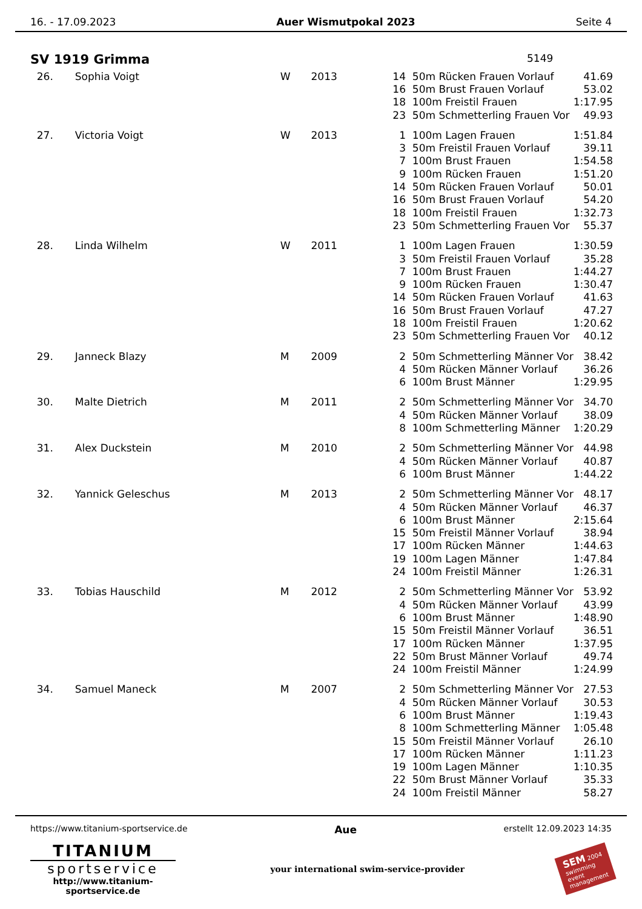16. - 17.09.2023 Auer Wismutpokal 2023 Seite 4
SV 1919 Grimma 5149
| 26. | Sophia Voigt | W | 2013 | 14 | 50m Rücken Frauen Vorlauf | 41.69 |
| | | | | 16 | 50m Brust Frauen Vorlauf | 53.02 |
| | | | | 18 | 100m Freistil Frauen | 1:17.95 |
| | | | | 23 | 50m Schmetterling Frauen Vor | 49.93 |
| 27. | Victoria Voigt | W | 2013 | 1 | 100m Lagen Frauen | 1:51.84 |
| | | | | 3 | 50m Freistil Frauen Vorlauf | 39.11 |
| | | | | 7 | 100m Brust Frauen | 1:54.58 |
| | | | | 9 | 100m Rücken Frauen | 1:51.20 |
| | | | | 14 | 50m Rücken Frauen Vorlauf | 50.01 |
| | | | | 16 | 50m Brust Frauen Vorlauf | 54.20 |
| | | | | 18 | 100m Freistil Frauen | 1:32.73 |
| | | | | 23 | 50m Schmetterling Frauen Vor | 55.37 |
| 28. | Linda Wilhelm | W | 2011 | 1 | 100m Lagen Frauen | 1:30.59 |
| | | | | 3 | 50m Freistil Frauen Vorlauf | 35.28 |
| | | | | 7 | 100m Brust Frauen | 1:44.27 |
| | | | | 9 | 100m Rücken Frauen | 1:30.47 |
| | | | | 14 | 50m Rücken Frauen Vorlauf | 41.63 |
| | | | | 16 | 50m Brust Frauen Vorlauf | 47.27 |
| | | | | 18 | 100m Freistil Frauen | 1:20.62 |
| | | | | 23 | 50m Schmetterling Frauen Vor | 40.12 |
| 29. | Janneck Blazy | M | 2009 | 2 | 50m Schmetterling Männer Vor | 38.42 |
| | | | | 4 | 50m Rücken Männer Vorlauf | 36.26 |
| | | | | 6 | 100m Brust Männer | 1:29.95 |
| 30. | Malte Dietrich | M | 2011 | 2 | 50m Schmetterling Männer Vor | 34.70 |
| | | | | 4 | 50m Rücken Männer Vorlauf | 38.09 |
| | | | | 8 | 100m Schmetterling Männer | 1:20.29 |
| 31. | Alex Duckstein | M | 2010 | 2 | 50m Schmetterling Männer Vor | 44.98 |
| | | | | 4 | 50m Rücken Männer Vorlauf | 40.87 |
| | | | | 6 | 100m Brust Männer | 1:44.22 |
| 32. | Yannick Geleschus | M | 2013 | 2 | 50m Schmetterling Männer Vor | 48.17 |
| | | | | 4 | 50m Rücken Männer Vorlauf | 46.37 |
| | | | | 6 | 100m Brust Männer | 2:15.64 |
| | | | | 15 | 50m Freistil Männer Vorlauf | 38.94 |
| | | | | 17 | 100m Rücken Männer | 1:44.63 |
| | | | | 19 | 100m Lagen Männer | 1:47.84 |
| | | | | 24 | 100m Freistil Männer | 1:26.31 |
| 33. | Tobias Hauschild | M | 2012 | 2 | 50m Schmetterling Männer Vor | 53.92 |
| | | | | 4 | 50m Rücken Männer Vorlauf | 43.99 |
| | | | | 6 | 100m Brust Männer | 1:48.90 |
| | | | | 15 | 50m Freistil Männer Vorlauf | 36.51 |
| | | | | 17 | 100m Rücken Männer | 1:37.95 |
| | | | | 22 | 50m Brust Männer Vorlauf | 49.74 |
| | | | | 24 | 100m Freistil Männer | 1:24.99 |
| 34. | Samuel Maneck | M | 2007 | 2 | 50m Schmetterling Männer Vor | 27.53 |
| | | | | 4 | 50m Rücken Männer Vorlauf | 30.53 |
| | | | | 6 | 100m Brust Männer | 1:19.43 |
| | | | | 8 | 100m Schmetterling Männer | 1:05.48 |
| | | | | 15 | 50m Freistil Männer Vorlauf | 26.10 |
| | | | | 17 | 100m Rücken Männer | 1:11.23 |
| | | | | 19 | 100m Lagen Männer | 1:10.35 |
| | | | | 22 | 50m Brust Männer Vorlauf | 35.33 |
| | | | | 24 | 100m Freistil Männer | 58.27 |
https://www.titanium-sportservice.de Aue erstellt 12.09.2023 14:35
TITANIUM
sportservice
http://www.titanium-sportservice.de
your international swim-service-provider
SEM 2004
swimming
event
management